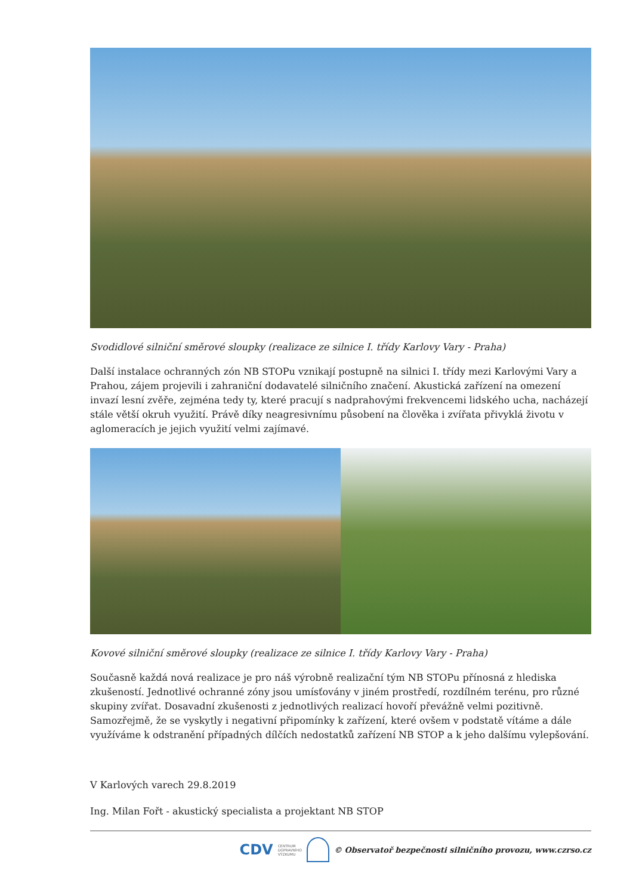Svodidlové silniční směrové sloupky (realizace ze silnice I. třídy Karlovy Vary - Praha)
Další instalace ochranných zón NB STOPu vznikají postupně na silnici I. třídy mezi Karlovými Vary a Prahou, zájem projevili i zahraniční dodavatelé silničního značení. Akustická zařízení na omezení invazí lesní zvěře, zejména tedy ty, které pracují s nadprahovými frekvencemi lidského ucha, nacházejí stále větší okruh využití. Právě díky neagresivnímu působení na člověka i zvířata přivyklá životu v aglomeracích je jejich využití velmi zajímavé.
Kovové silniční směrové sloupky (realizace ze silnice I. třídy Karlovy Vary - Praha)
Současně každá nová realizace je pro náš výrobně realizační tým NB STOPu přínosná z hlediska zkušeností. Jednotlivé ochranné zóny jsou umísťovány v jiném prostředí, rozdílném terénu, pro různé skupiny zvířat. Dosavadní zkušenosti z jednotlivých realizací hovoří převážně velmi pozitivně. Samozřejmě, že se vyskytly i negativní připomínky k zařízení, které ovšem v podstatě vítáme a dále využíváme k odstranění případných dílčích nedostatků zařízení NB STOP a k jeho dalšímu vylepšování.
V Karlových varech 29.8.2019
Ing. Milan Fořt - akustický specialista a projektant NB STOP
CDV CENTRUM
DOPRAVNÍHO
VÝZKUMU © Observatoř bezpečnosti silničního provozu, www.czrso.cz